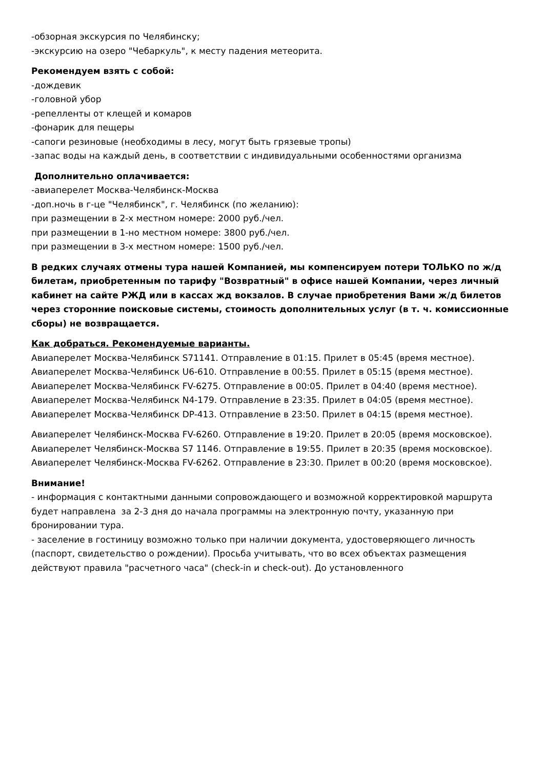-обзорная экскурсия по Челябинску;
-экскурсию на озеро "Чебаркуль", к месту падения метеорита.
Рекомендуем взять с собой:
-дождевик
-головной убор
-репелленты от клещей и комаров
-фонарик для пещеры
-сапоги резиновые (необходимы в лесу, могут быть грязевые тропы)
-запас воды на каждый день, в соответствии с индивидуальными особенностями организма
Дополнительно оплачивается:
-авиаперелет Москва-Челябинск-Москва
-доп.ночь в г-це "Челябинск", г. Челябинск (по желанию):
при размещении в 2-х местном номере: 2000 руб./чел.
при размещении в 1-но местном номере: 3800 руб./чел.
при размещении в 3-х местном номере: 1500 руб./чел.
В редких случаях отмены тура нашей Компанией, мы компенсируем потери ТОЛЬКО по ж/д билетам, приобретенным по тарифу "Возвратный" в офисе нашей Компании, через личный кабинет на сайте РЖД или в кассах жд вокзалов. В случае приобретения Вами ж/д билетов через сторонние поисковые системы, стоимость дополнительных услуг (в т. ч. комиссионные сборы) не возвращается.
Как добраться. Рекомендуемые варианты.
Авиаперелет Москва-Челябинск S71141. Отправление в 01:15. Прилет в 05:45 (время местное).
Авиаперелет Москва-Челябинск U6-610. Отправление в 00:55. Прилет в 05:15 (время местное).
Авиаперелет Москва-Челябинск FV-6275. Отправление в 00:05. Прилет в 04:40 (время местное).
Авиаперелет Москва-Челябинск N4-179. Отправление в 23:35. Прилет в 04:05 (время местное).
Авиаперелет Москва-Челябинск DP-413. Отправление в 23:50. Прилет в 04:15 (время местное).
Авиаперелет Челябинск-Москва FV-6260. Отправление в 19:20. Прилет в 20:05 (время московское).
Авиаперелет Челябинск-Москва S7 1146. Отправление в 19:55. Прилет в 20:35 (время московское).
Авиаперелет Челябинск-Москва FV-6262. Отправление в 23:30. Прилет в 00:20 (время московское).
Внимание!
- информация с контактными данными сопровождающего и возможной корректировкой маршрута будет направлена за 2-3 дня до начала программы на электронную почту, указанную при бронировании тура.
- заселение в гостиницу возможно только при наличии документа, удостоверяющего личность (паспорт, свидетельство о рождении). Просьба учитывать, что во всех объектах размещения действуют правила "расчетного часа" (check-in и check-out). До установленного